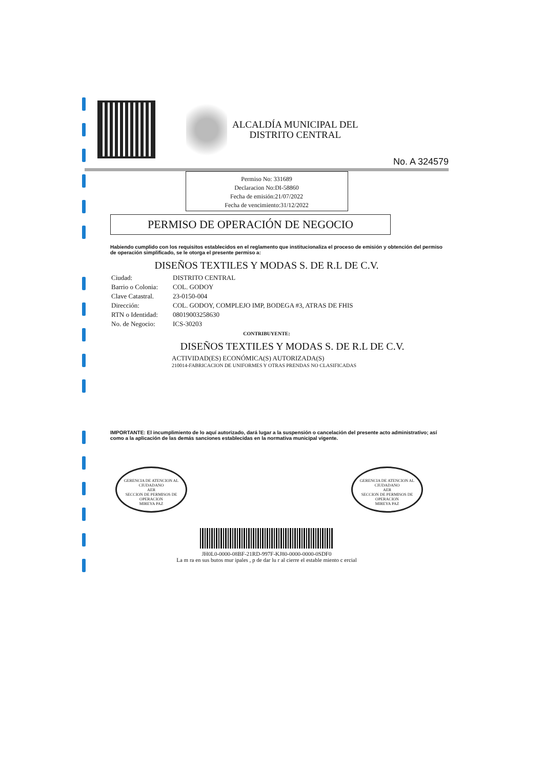ALCALDÍA MUNICIPAL DEL
DISTRITO CENTRAL
No. A 324579
Permiso No: 331689
Declaracion No:DI-58860
Fecha de emisión:21/07/2022
Fecha de vencimiento:31/12/2022
PERMISO DE OPERACIÓN DE NEGOCIO
Habiendo cumplido con los requisitos establecidos en el reglamento que institucionaliza el proceso de emisión y obtención del permiso de operación simplificado, se le otorga el presente permiso a:
DISEÑOS TEXTILES Y MODAS S. DE R.L DE C.V.
| Ciudad: | DISTRITO CENTRAL |
| Barrio o Colonia: | COL. GODOY |
| Clave Catastral. | 23-0150-004 |
| Dirección: | COL. GODOY, COMPLEJO IMP, BODEGA #3, ATRAS DE FHIS |
| RTN o Identidad: | 08019003258630 |
| No. de Negocio: | ICS-30203 |
CONTRIBUYENTE:
DISEÑOS TEXTILES Y MODAS S. DE R.L DE C.V.
ACTIVIDAD(ES) ECONÓMICA(S) AUTORIZADA(S)
210014-FABRICACION DE UNIFORMES Y OTRAS PRENDAS NO CLASIFICADAS
IMPORTANTE: El incumplimiento de lo aquí autorizado, dará lugar a la suspensión o cancelación del presente acto administrativo; así como a la aplicación de las demás sanciones establecidas en la normativa municipal vigente.
GERENCIA DE ATENCION AL CIUDADANO
AER
SECCION DE PERMISOS DE OPERACION
MIREYA PAZ
GERENCIA DE ATENCION AL CIUDADANO
AER
SECCION DE PERMISOS DE OPERACION
MIREYA PAZ
JH0L0-0000-08BF-21RD-997F-KJ80-0000-0000-0SDF0
La m ra en sus butos mur ipales , p de dar lu r al cierre el estable miento c ercial